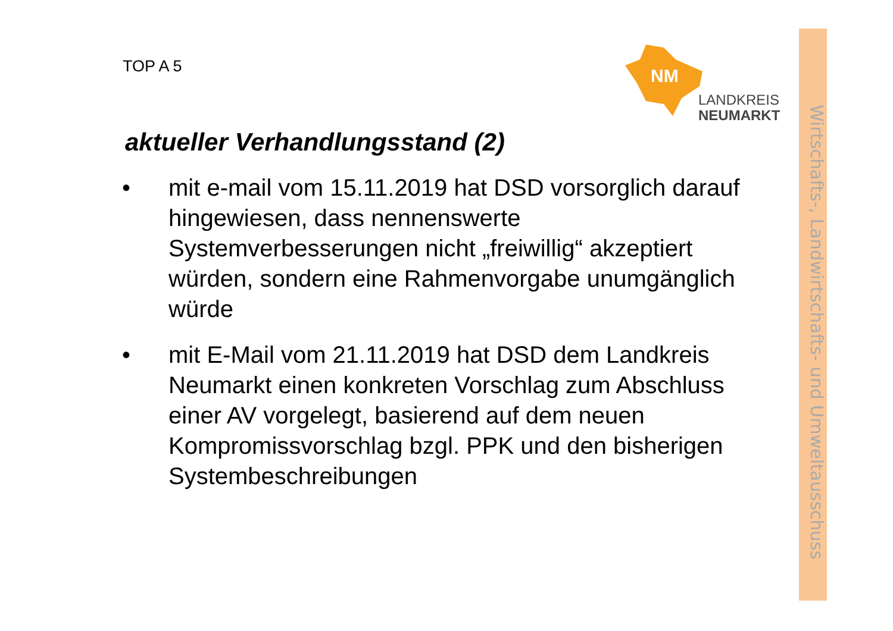TOP A 5
NM
LANDKREIS
NEUMARKT
aktueller Verhandlungsstand (2)
• mit e-mail vom 15.11.2019 hat DSD vorsorglich darauf hingewiesen, dass nennenswerte Systemverbesserungen nicht „freiwillig“ akzeptiert würden, sondern eine Rahmenvorgabe unumgänglich würde
• mit E-Mail vom 21.11.2019 hat DSD dem Landkreis Neumarkt einen konkreten Vorschlag zum Abschluss einer AV vorgelegt, basierend auf dem neuen Kompromissvorschlag bzgl. PPK und den bisherigen Systembeschreibungen
Wirtschafts-, Landwirtschafts- und Umweltausschuss